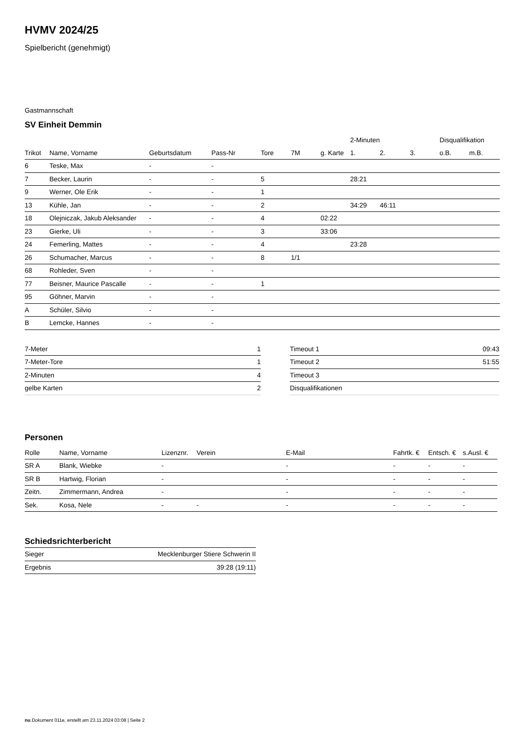HVMV 2024/25
Spielbericht (genehmigt)
Gastmannschaft
SV Einheit Demmin
| | | | | | | | 2-Minuten | | | Disqualifikation | |
| --- | --- | --- | --- | --- | --- | --- | --- | --- | --- | --- | --- |
| Trikot | Name, Vorname | Geburtsdatum | Pass-Nr | Tore | 7M | g. Karte | 1. | 2. | 3. | o.B. | m.B. |
| 6 | Teske, Max | - | - | | | | | | | | |
| 7 | Becker, Laurin | - | - | 5 | | | 28:21 | | | | |
| 9 | Werner, Ole Erik | - | - | 1 | | | | | | | |
| 13 | Kühle, Jan | - | - | 2 | | | 34:29 | 46:11 | | | |
| 18 | Olejniczak, Jakub Aleksander | - | - | 4 | | 02:22 | | | | | |
| 23 | Gierke, Uli | - | - | 3 | | 33:06 | | | | | |
| 24 | Femerling, Mattes | - | - | 4 | | | 23:28 | | | | |
| 26 | Schumacher, Marcus | - | - | 8 | 1/1 | | | | | | |
| 68 | Rohleder, Sven | - | - | | | | | | | | |
| 77 | Beisner, Maurice Pascalle | - | - | 1 | | | | | | | |
| 95 | Göhner, Marvin | - | - | | | | | | | | |
| A | Schüler, Silvio | - | - | | | | | | | | |
| B | Lemcke, Hannes | - | - | | | | | | | | |
| 7-Meter | 1 |
| 7-Meter-Tore | 1 |
| 2-Minuten | 4 |
| gelbe Karten | 2 |
| Timeout 1 | 09:43 |
| Timeout 2 | 51:55 |
| Timeout 3 | |
| Disqualifikationen | |
Personen
| Rolle | Name, Vorname | Lizenznr. | Verein | E-Mail | Fahrtk. € | Entsch. € | s.Ausl. € |
| --- | --- | --- | --- | --- | --- | --- | --- |
| SR A | Blank, Wiebke | - | | - | - | - | - |
| SR B | Hartwig, Florian | - | | - | - | - | - |
| Zeitn. | Zimmermann, Andrea | - | | - | - | - | - |
| Sek. | Kosa, Nele | - | - | - | - | - | - |
Schiedsrichterbericht
| Sieger | Mecklenburger Stiere Schwerin II |
| Ergebnis | 39:28 (19:11) |
nu.Dokument 011e, erstellt am 23.11.2024 03:08 | Seite 2